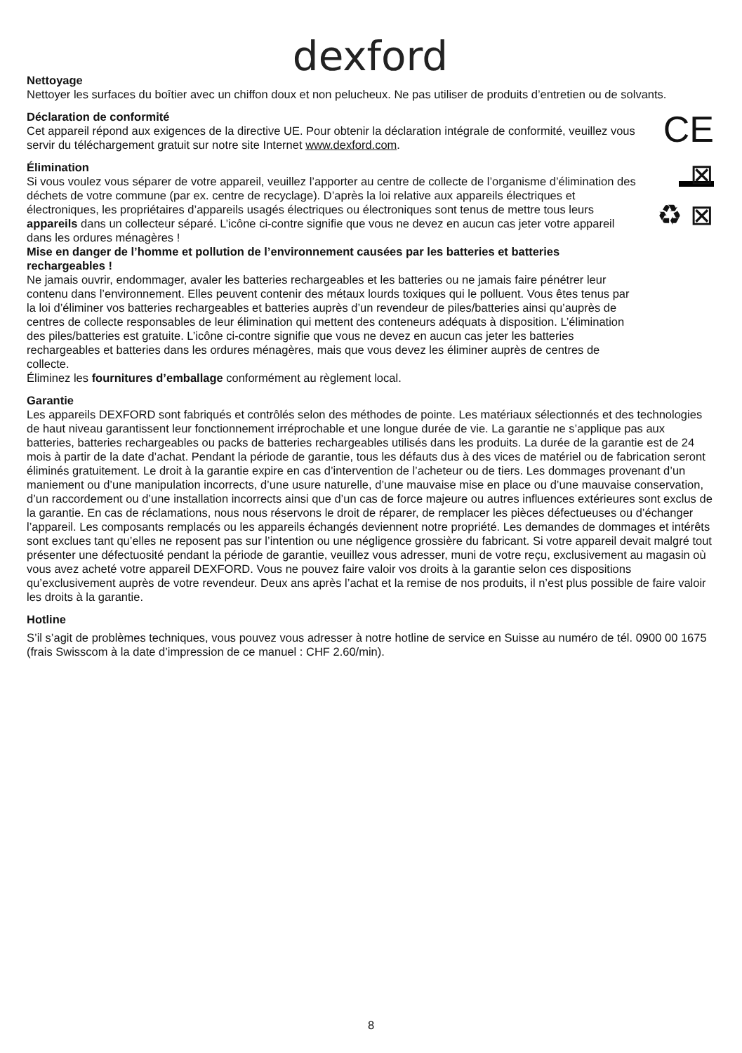dexford
Nettoyage
Nettoyer les surfaces du boîtier avec un chiffon doux et non pelucheux. Ne pas utiliser de produits d’entretien ou de solvants.
Déclaration de conformité
Cet appareil répond aux exigences de la directive UE. Pour obtenir la déclaration intégrale de conformité, veuillez vous servir du téléchargement gratuit sur notre site Internet www.dexford.com.
CE
Élimination
Si vous voulez vous séparer de votre appareil, veuillez l’apporter au centre de collecte de l’organisme d’élimination des déchets de votre commune (par ex. centre de recyclage). D’après la loi relative aux appareils électriques et électroniques, les propriétaires d’appareils usagés électriques ou électroniques sont tenus de mettre tous leurs appareils dans un collecteur séparé. L’icône ci-contre signifie que vous ne devez en aucun cas jeter votre appareil dans les ordures ménagères !
Mise en danger de l’homme et pollution de l’environnement causées par les batteries et batteries rechargeables !
Ne jamais ouvrir, endommager, avaler les batteries rechargeables et les batteries ou ne jamais faire pénétrer leur contenu dans l’environnement. Elles peuvent contenir des métaux lourds toxiques qui le polluent. Vous êtes tenus par la loi d’éliminer vos batteries rechargeables et batteries auprès d’un revendeur de piles/batteries ainsi qu’auprès de centres de collecte responsables de leur élimination qui mettent des conteneurs adéquats à disposition. L’élimination des piles/batteries est gratuite. L’icône ci-contre signifie que vous ne devez en aucun cas jeter les batteries rechargeables et batteries dans les ordures ménagères, mais que vous devez les éliminer auprès de centres de collecte.
Éliminez les fournitures d’emballage conformément au règlement local.
⊠
♻ ⊠
Garantie
Les appareils DEXFORD sont fabriqués et contrôlés selon des méthodes de pointe. Les matériaux sélectionnés et des technologies de haut niveau garantissent leur fonctionnement irréprochable et une longue durée de vie. La garantie ne s’applique pas aux batteries, batteries rechargeables ou packs de batteries rechargeables utilisés dans les produits. La durée de la garantie est de 24 mois à partir de la date d’achat. Pendant la période de garantie, tous les défauts dus à des vices de matériel ou de fabrication seront éliminés gratuitement. Le droit à la garantie expire en cas d’intervention de l’acheteur ou de tiers. Les dommages provenant d’un maniement ou d’une manipulation incorrects, d’une usure naturelle, d’une mauvaise mise en place ou d’une mauvaise conservation, d’un raccordement ou d’une installation incorrects ainsi que d’un cas de force majeure ou autres influences extérieures sont exclus de la garantie. En cas de réclamations, nous nous réservons le droit de réparer, de remplacer les pièces défectueuses ou d’échanger l’appareil. Les composants remplacés ou les appareils échangés deviennent notre propriété. Les demandes de dommages et intérêts sont exclues tant qu’elles ne reposent pas sur l’intention ou une négligence grossière du fabricant. Si votre appareil devait malgré tout présenter une défectuosité pendant la période de garantie, veuillez vous adresser, muni de votre reçu, exclusivement au magasin où vous avez acheté votre appareil DEXFORD. Vous ne pouvez faire valoir vos droits à la garantie selon ces dispositions qu’exclusivement auprès de votre revendeur. Deux ans après l’achat et la remise de nos produits, il n’est plus possible de faire valoir les droits à la garantie.
Hotline
S’il s’agit de problèmes techniques, vous pouvez vous adresser à notre hotline de service en Suisse au numéro de tél. 0900 00 1675 (frais Swisscom à la date d’impression de ce manuel : CHF 2.60/min).
8